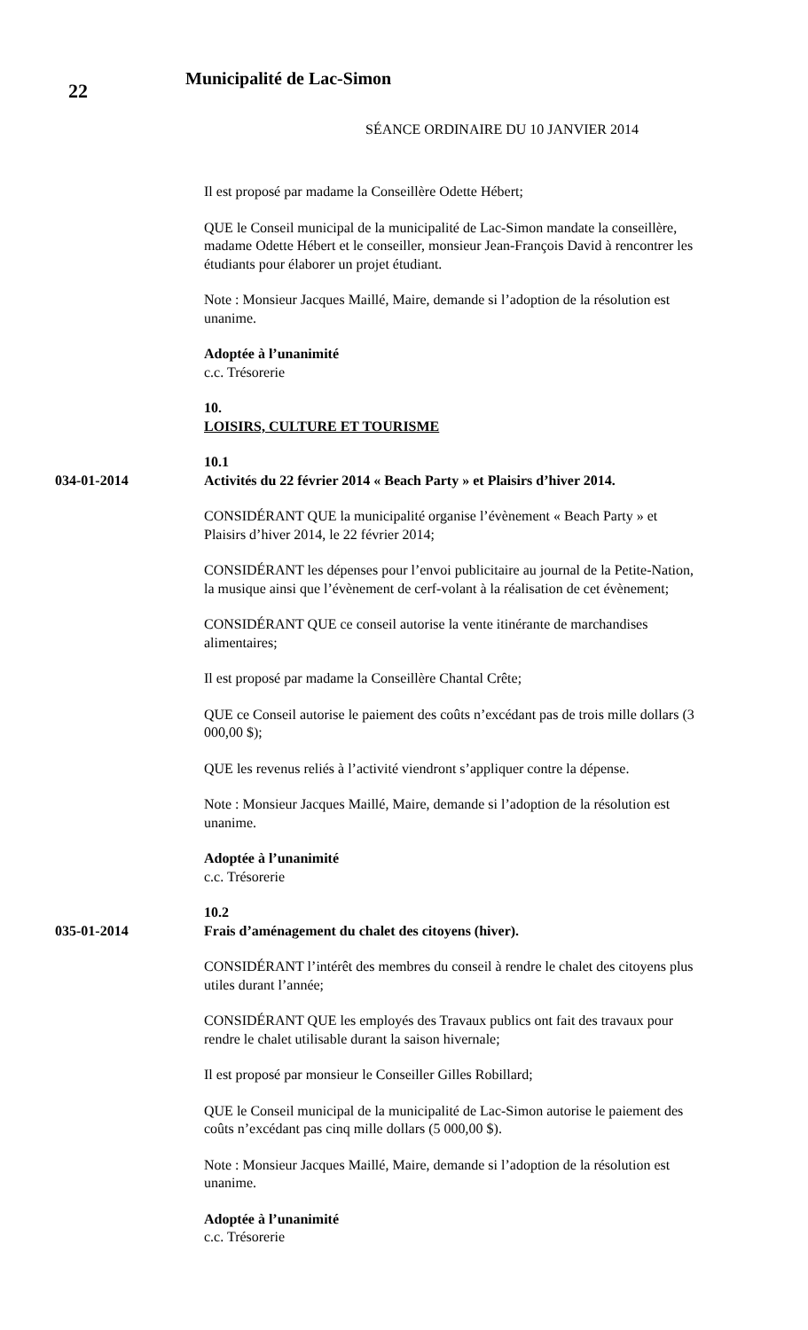22
Municipalité de Lac-Simon
SÉANCE ORDINAIRE DU 10 JANVIER 2014
Il est proposé par madame la Conseillère Odette Hébert;
QUE le Conseil municipal de la municipalité de Lac-Simon mandate la conseillère, madame Odette Hébert et le conseiller, monsieur Jean-François David à rencontrer les étudiants pour élaborer un projet étudiant.
Note : Monsieur Jacques Maillé, Maire, demande si l’adoption de la résolution est unanime.
Adoptée à l’unanimité
c.c. Trésorerie
10.
LOISIRS, CULTURE ET TOURISME
034-01-2014 10.1
Activités du 22 février 2014 « Beach Party » et Plaisirs d’hiver 2014.
CONSIDÉRANT QUE la municipalité organise l’évènement « Beach Party » et Plaisirs d’hiver 2014, le 22 février 2014;
CONSIDÉRANT les dépenses pour l’envoi publicitaire au journal de la Petite-Nation, la musique ainsi que l’évènement de cerf-volant à la réalisation de cet évènement;
CONSIDÉRANT QUE ce conseil autorise la vente itinérante de marchandises alimentaires;
Il est proposé par madame la Conseillère Chantal Crête;
QUE ce Conseil autorise le paiement des coûts n’excédant pas de trois mille dollars (3 000,00 $);
QUE les revenus reliés à l’activité viendront s’appliquer contre la dépense.
Note : Monsieur Jacques Maillé, Maire, demande si l’adoption de la résolution est unanime.
Adoptée à l’unanimité
c.c. Trésorerie
035-01-2014 10.2
Frais d’aménagement du chalet des citoyens (hiver).
CONSIDÉRANT l’intérêt des membres du conseil à rendre le chalet des citoyens plus utiles durant l’année;
CONSIDÉRANT QUE les employés des Travaux publics ont fait des travaux pour rendre le chalet utilisable durant la saison hivernale;
Il est proposé par monsieur le Conseiller Gilles Robillard;
QUE le Conseil municipal de la municipalité de Lac-Simon autorise le paiement des coûts n’excédant pas cinq mille dollars (5 000,00 $).
Note : Monsieur Jacques Maillé, Maire, demande si l’adoption de la résolution est unanime.
Adoptée à l’unanimité
c.c. Trésorerie